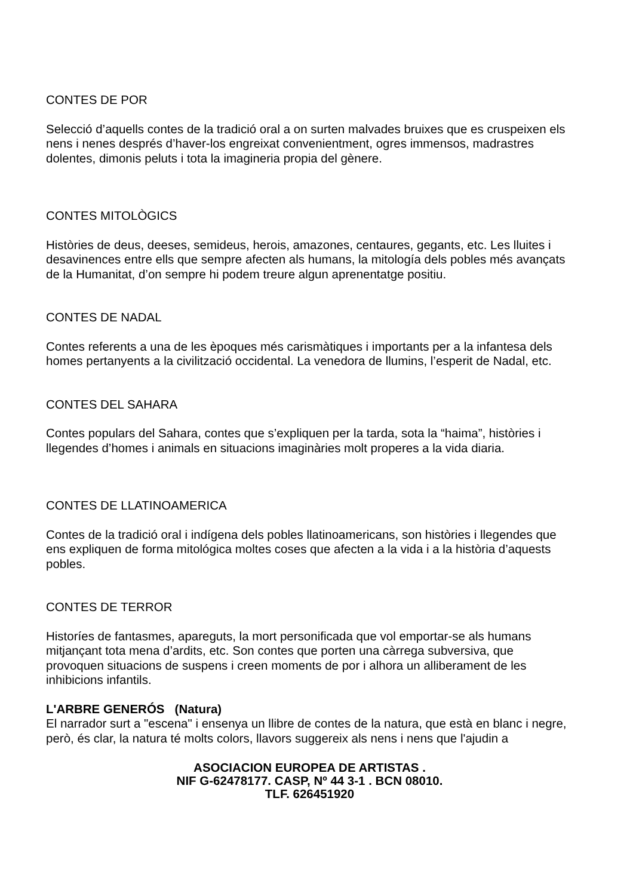CONTES DE POR
Selecció d’aquells contes de la tradició oral a on surten malvades bruixes que es cruspeixen els nens i nenes després d’haver-los engreixat convenientment, ogres immensos, madrastres dolentes, dimonis peluts i tota la imagineria propia del gènere.
CONTES MITOLÒGICS
Històries de deus, deeses, semideus, herois, amazones, centaures, gegants, etc. Les lluites i desavinences entre ells que sempre afecten als humans, la mitología dels pobles més avançats de la Humanitat, d’on sempre hi podem treure algun aprenentatge positiu.
CONTES DE NADAL
Contes referents a una de les èpoques més carismàtiques i importants per a la infantesa dels homes pertanyents a la civilització occidental. La venedora de llumins, l’esperit de Nadal, etc.
CONTES DEL SAHARA
Contes populars del Sahara, contes que s’expliquen per la tarda, sota la “haima”, històries i llegendes d’homes i animals en situacions imaginàries molt properes a la vida diaria.
CONTES DE LLATINOAMERICA
Contes de la tradició oral i indígena dels pobles llatinoamericans, son històries i llegendes que ens expliquen de forma mitológica moltes coses que afecten a la vida i a la història d’aquests pobles.
CONTES DE TERROR
Historíes de fantasmes, apareguts, la mort personificada que vol emportar-se als humans mitjançant tota mena d’ardits, etc. Son contes que porten una càrrega subversiva, que provoquen situacions de suspens i creen moments de por i alhora un alliberament de les inhibicions infantils.
L'ARBRE GENERÓS (Natura)
El narrador surt a "escena" i ensenya un llibre de contes de la natura, que està en blanc i negre, però, és clar, la natura té molts colors, llavors suggereix als nens i nens que l'ajudin a
ASOCIACION EUROPEA DE ARTISTAS .
NIF G-62478177. CASP, Nº 44 3-1 . BCN 08010.
TLF. 626451920